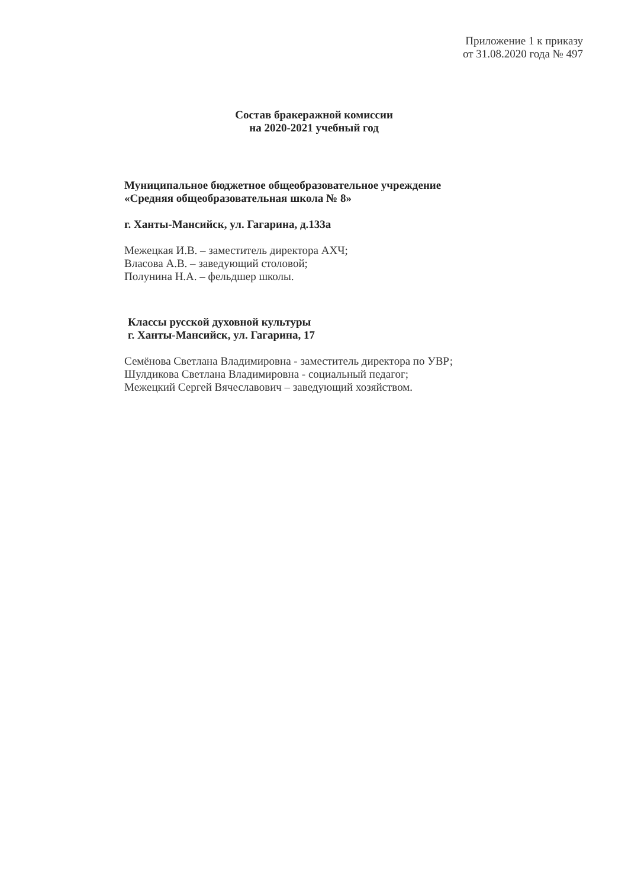Приложение 1 к приказу
от 31.08.2020 года № 497
Состав бракеражной комиссии
на 2020-2021 учебный год
Муниципальное бюджетное общеобразовательное учреждение
«Средняя общеобразовательная школа № 8»
г. Ханты-Мансийск, ул. Гагарина, д.133а
Межецкая И.В. – заместитель директора АХЧ;
Власова А.В. – заведующий столовой;
Полунина Н.А. – фельдшер школы.
Классы русской духовной культуры
г. Ханты-Мансийск, ул. Гагарина, 17
Семёнова Светлана Владимировна - заместитель директора по УВР;
Шулдикова Светлана Владимировна - социальный педагог;
Межецкий Сергей Вячеславович – заведующий хозяйством.